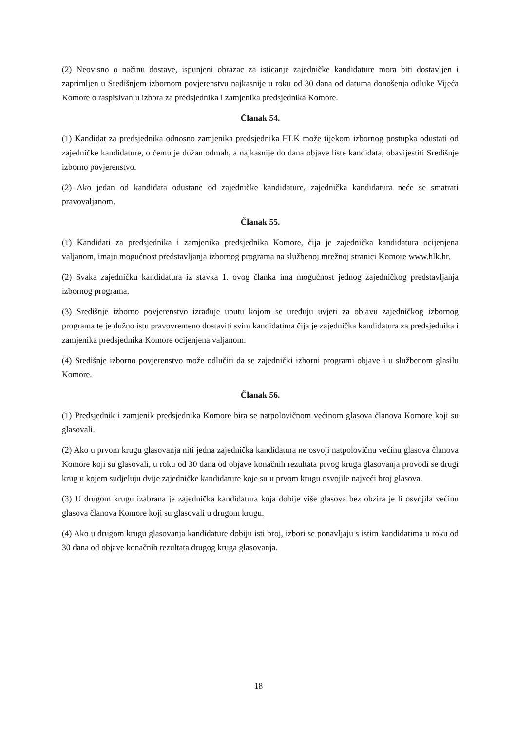(2) Neovisno o načinu dostave, ispunjeni obrazac za isticanje zajedničke kandidature mora biti dostavljen i zaprimljen u Središnjem izbornom povjerenstvu najkasnije u roku od 30 dana od datuma donošenja odluke Vijeća Komore o raspisivanju izbora za predsjednika i zamjenika predsjednika Komore.
Članak 54.
(1) Kandidat za predsjednika odnosno zamjenika predsjednika HLK može tijekom izbornog postupka odustati od zajedničke kandidature, o čemu je dužan odmah, a najkasnije do dana objave liste kandidata, obavijestiti Središnje izborno povjerenstvo.
(2) Ako jedan od kandidata odustane od zajedničke kandidature, zajednička kandidatura neće se smatrati pravovaljanom.
Članak 55.
(1) Kandidati za predsjednika i zamjenika predsjednika Komore, čija je zajednička kandidatura ocijenjena valjanom, imaju mogućnost predstavljanja izbornog programa na službenoj mrežnoj stranici Komore www.hlk.hr.
(2) Svaka zajedničku kandidatura iz stavka 1. ovog članka ima mogućnost jednog zajedničkog predstavljanja izbornog programa.
(3) Središnje izborno povjerenstvo izrađuje uputu kojom se uređuju uvjeti za objavu zajedničkog izbornog programa te je dužno istu pravovremeno dostaviti svim kandidatima čija je zajednička kandidatura za predsjednika i zamjenika predsjednika Komore ocijenjena valjanom.
(4) Središnje izborno povjerenstvo može odlučiti da se zajednički izborni programi objave i u službenom glasilu Komore.
Članak 56.
(1) Predsjednik i zamjenik predsjednika Komore bira se natpolovičnom većinom glasova članova Komore koji su glasovali.
(2) Ako u prvom krugu glasovanja niti jedna zajednička kandidatura ne osvoji natpolovičnu većinu glasova članova Komore koji su glasovali, u roku od 30 dana od objave konačnih rezultata prvog kruga glasovanja provodi se drugi krug u kojem sudjeluju dvije zajedničke kandidature koje su u prvom krugu osvojile najveći broj glasova.
(3) U drugom krugu izabrana je zajednička kandidatura koja dobije više glasova bez obzira je li osvojila većinu glasova članova Komore koji su glasovali u drugom krugu.
(4) Ako u drugom krugu glasovanja kandidature dobiju isti broj, izbori se ponavljaju s istim kandidatima u roku od 30 dana od objave konačnih rezultata drugog kruga glasovanja.
18